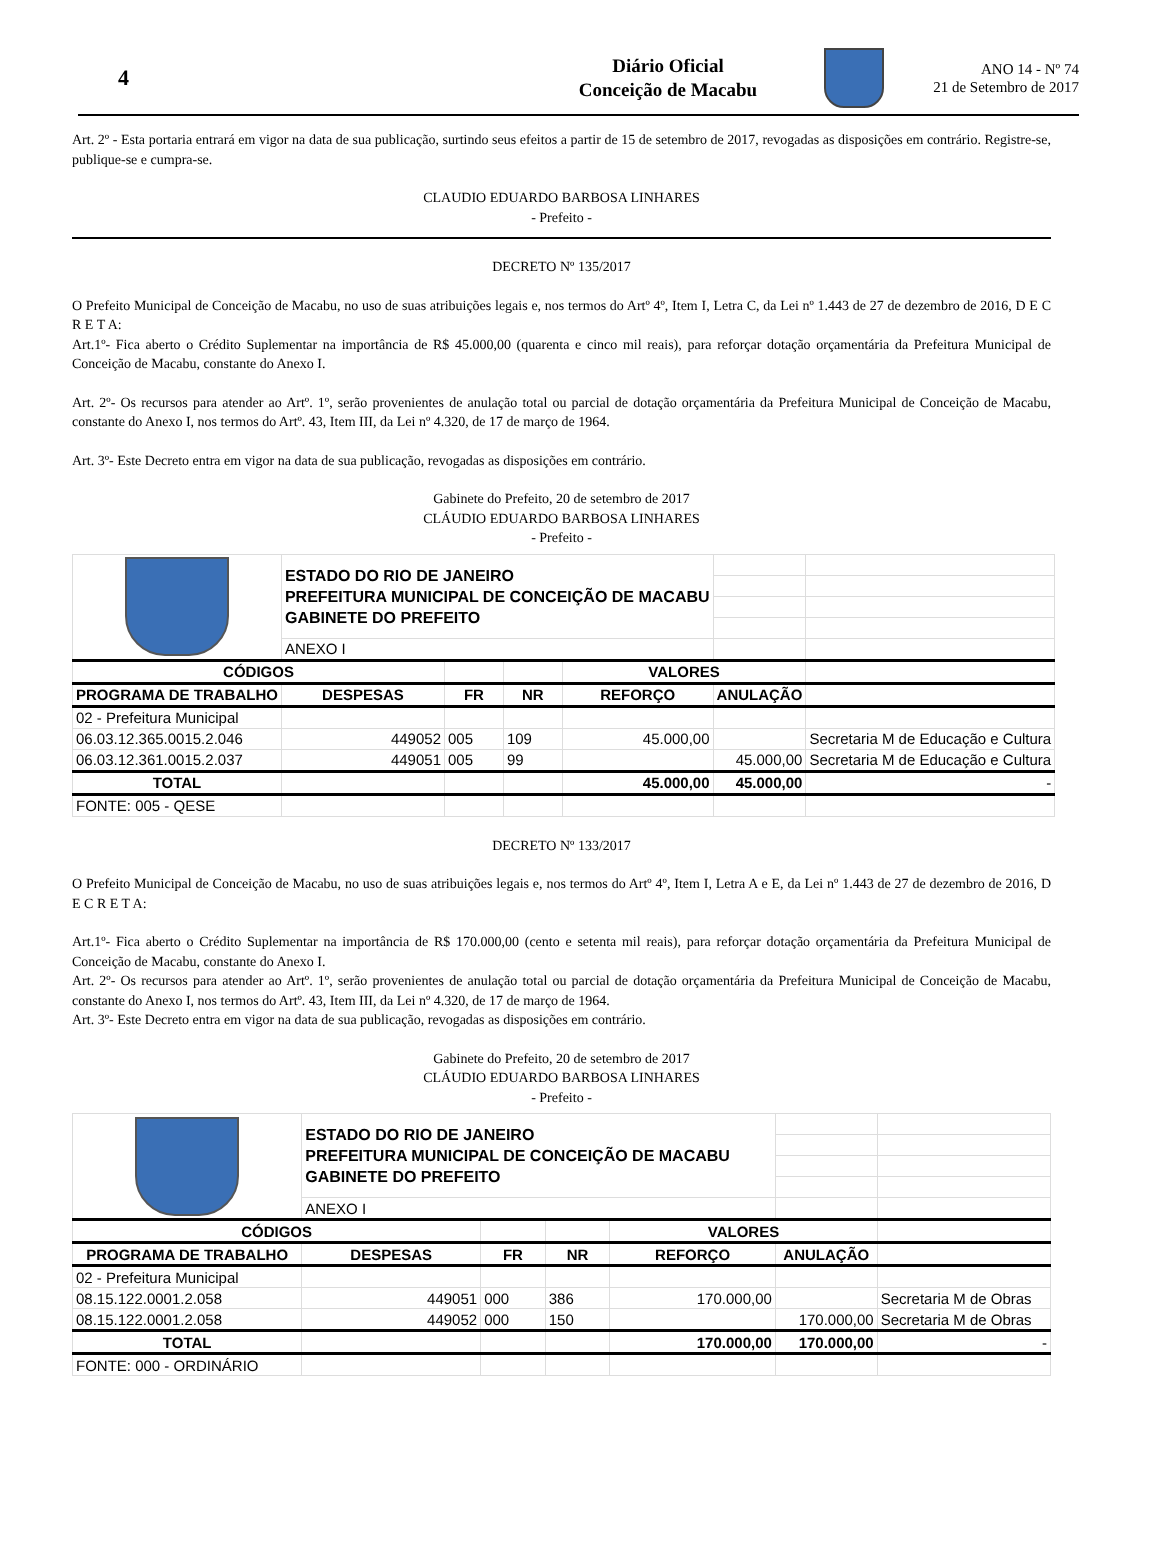4
Diário Oficial
Conceição de Macabu
ANO 14 - Nº 74
21 de Setembro de 2017
Art. 2º - Esta portaria entrará em vigor na data de sua publicação, surtindo seus efeitos a partir de 15 de setembro de 2017, revogadas as disposições em contrário. Registre-se, publique-se e cumpra-se.
CLAUDIO EDUARDO BARBOSA LINHARES
- Prefeito -
DECRETO Nº 135/2017
O Prefeito Municipal de Conceição de Macabu, no uso de suas atribuições legais e, nos termos do Artº 4º, Item I, Letra C, da Lei nº 1.443 de 27 de dezembro de 2016, D E C R E T A:
Art.1º- Fica aberto o Crédito Suplementar na importância de R$ 45.000,00 (quarenta e cinco mil reais), para reforçar dotação orçamentária da Prefeitura Municipal de Conceição de Macabu, constante do Anexo I.
Art. 2º- Os recursos para atender ao Artº. 1º, serão provenientes de anulação total ou parcial de dotação orçamentária da Prefeitura Municipal de Conceição de Macabu, constante do Anexo I, nos termos do Artº. 43, Item III, da Lei nº 4.320, de 17 de março de 1964.
Art. 3º- Este Decreto entra em vigor na data de sua publicação, revogadas as disposições em contrário.
Gabinete do Prefeito, 20 de setembro de 2017
CLÁUDIO EDUARDO BARBOSA LINHARES
- Prefeito -
| | ESTADO DO RIO DE JANEIRO PREFEITURA MUNICIPAL DE CONCEIÇÃO DE MACABU GABINETE DO PREFEITO | | | | | |
| | ANEXO I | | | | | |
| CÓDIGOS | | | | VALORES | | |
| PROGRAMA DE TRABALHO | DESPESAS | FR | NR | REFORÇO | ANULAÇÃO | |
| 02 - Prefeitura Municipal | | | | | | |
| 06.03.12.365.0015.2.046 | 449052 | 005 | 109 | 45.000,00 | | Secretaria M de Educação e Cultura |
| 06.03.12.361.0015.2.037 | 449051 | 005 | 99 | | 45.000,00 | Secretaria M de Educação e Cultura |
| TOTAL | | | | 45.000,00 | 45.000,00 | - |
| FONTE: 005 - QESE | | | | | | |
DECRETO Nº 133/2017
O Prefeito Municipal de Conceição de Macabu, no uso de suas atribuições legais e, nos termos do Artº 4º, Item I, Letra A e E, da Lei nº 1.443 de 27 de dezembro de 2016, D E C R E T A:
Art.1º- Fica aberto o Crédito Suplementar na importância de R$ 170.000,00 (cento e setenta mil reais), para reforçar dotação orçamentária da Prefeitura Municipal de Conceição de Macabu, constante do Anexo I.
Art. 2º- Os recursos para atender ao Artº. 1º, serão provenientes de anulação total ou parcial de dotação orçamentária da Prefeitura Municipal de Conceição de Macabu, constante do Anexo I, nos termos do Artº. 43, Item III, da Lei nº 4.320, de 17 de março de 1964.
Art. 3º- Este Decreto entra em vigor na data de sua publicação, revogadas as disposições em contrário.
Gabinete do Prefeito, 20 de setembro de 2017
CLÁUDIO EDUARDO BARBOSA LINHARES
- Prefeito -
| | ESTADO DO RIO DE JANEIRO PREFEITURA MUNICIPAL DE CONCEIÇÃO DE MACABU GABINETE DO PREFEITO | | | | | |
| | ANEXO I | | | | | |
| CÓDIGOS | | | | VALORES | | |
| PROGRAMA DE TRABALHO | DESPESAS | FR | NR | REFORÇO | ANULAÇÃO | |
| 02 - Prefeitura Municipal | | | | | | |
| 08.15.122.0001.2.058 | 449051 | 000 | 386 | 170.000,00 | | Secretaria M de Obras |
| 08.15.122.0001.2.058 | 449052 | 000 | 150 | | 170.000,00 | Secretaria M de Obras |
| TOTAL | | | | 170.000,00 | 170.000,00 | - |
| FONTE: 000 - ORDINÁRIO | | | | | | |